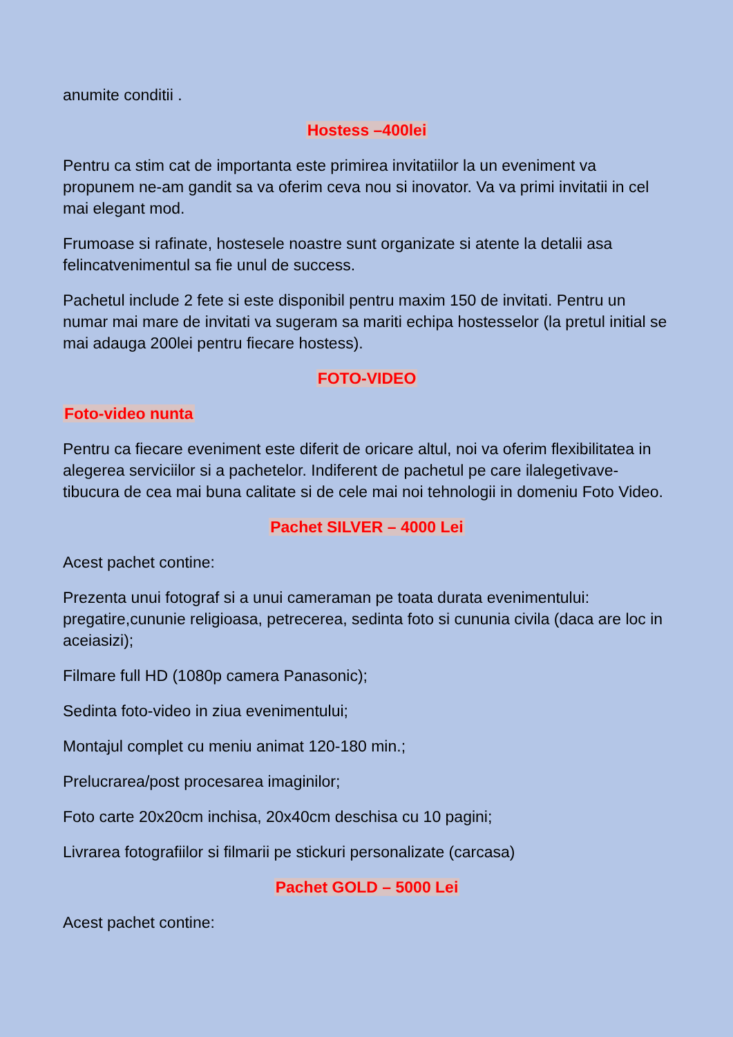anumite conditii .
Hostess –400lei
Pentru ca stim cat de importanta este primirea invitatiilor la un eveniment va propunem ne-am gandit sa va oferim ceva nou si inovator. Va va primi invitatii in cel mai elegant mod.
Frumoase si rafinate, hostesele noastre sunt organizate si atente la detalii asa felincatvenimentul sa fie unul de success.
Pachetul include 2 fete si este disponibil pentru maxim 150 de invitati. Pentru un numar mai mare de invitati va sugeram sa mariti echipa hostesselor (la pretul initial se mai adauga 200lei pentru fiecare hostess).
FOTO-VIDEO
Foto-video nunta
Pentru ca fiecare eveniment este diferit de oricare altul, noi va oferim flexibilitatea in alegerea serviciilor si a pachetelor. Indiferent de pachetul pe care ilalegetivave-tibucura de cea mai buna calitate si de cele mai noi tehnologii in domeniu Foto Video.
Pachet SILVER – 4000 Lei
Acest pachet contine:
Prezenta unui fotograf si a unui cameraman pe toata durata evenimentului: pregatire,cununie religioasa, petrecerea, sedinta foto si cununia civila (daca are loc in aceiasizi);
Filmare full HD (1080p camera Panasonic);
Sedinta foto-video in ziua evenimentului;
Montajul complet cu meniu animat 120-180 min.;
Prelucrarea/post procesarea imaginilor;
Foto carte 20x20cm inchisa, 20x40cm deschisa cu 10 pagini;
Livrarea fotografiilor si filmarii pe stickuri personalizate (carcasa)
Pachet GOLD – 5000 Lei
Acest pachet contine: